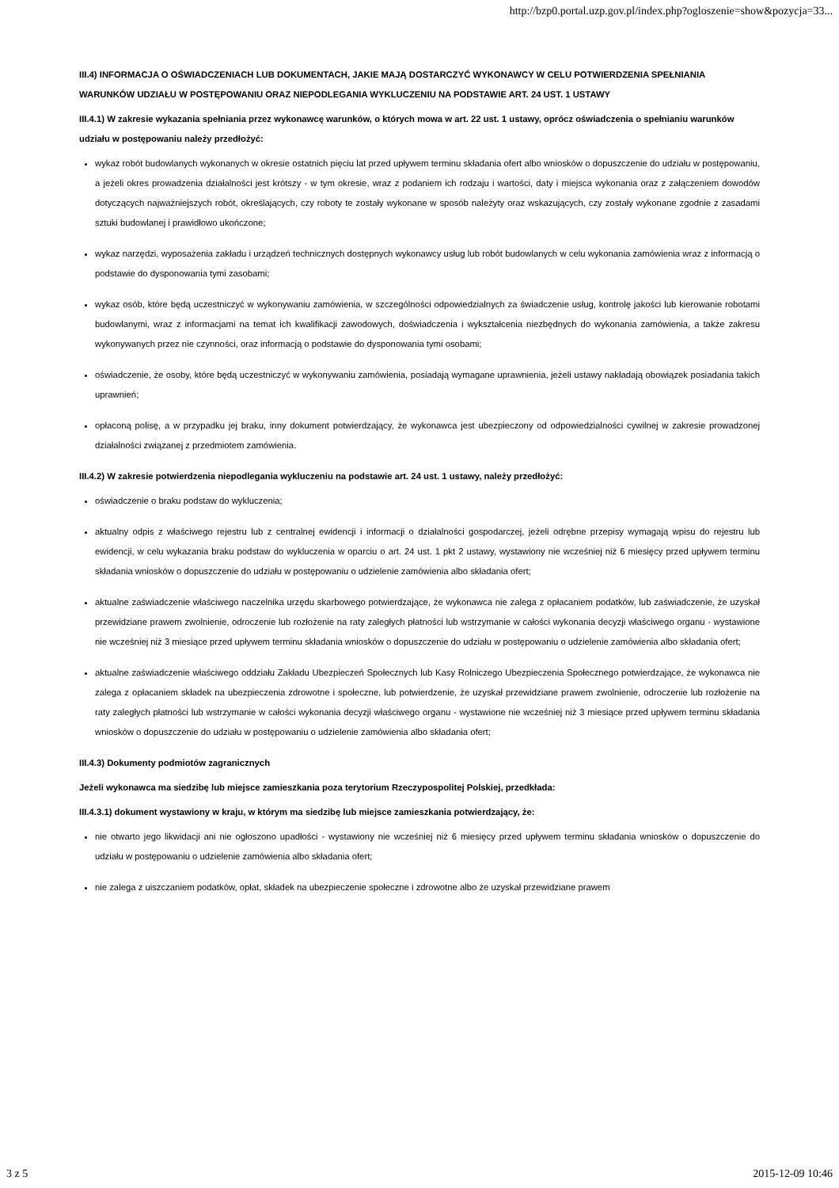http://bzp0.portal.uzp.gov.pl/index.php?ogloszenie=show&pozycja=33...
III.4) INFORMACJA O OŚWIADCZENIACH LUB DOKUMENTACH, JAKIE MAJĄ DOSTARCZYĆ WYKONAWCY W CELU POTWIERDZENIA SPEŁNIANIA WARUNKÓW UDZIAŁU W POSTĘPOWANIU ORAZ NIEPODLEGANIA WYKLUCZENIU NA PODSTAWIE ART. 24 UST. 1 USTAWY
III.4.1) W zakresie wykazania spełniania przez wykonawcę warunków, o których mowa w art. 22 ust. 1 ustawy, oprócz oświadczenia o spełnianiu warunków udziału w postępowaniu należy przedłożyć:
wykaz robót budowlanych wykonanych w okresie ostatnich pięciu lat przed upływem terminu składania ofert albo wniosków o dopuszczenie do udziału w postępowaniu, a jeżeli okres prowadzenia działalności jest krótszy - w tym okresie, wraz z podaniem ich rodzaju i wartości, daty i miejsca wykonania oraz z załączeniem dowodów dotyczących najważniejszych robót, określających, czy roboty te zostały wykonane w sposób należyty oraz wskazujących, czy zostały wykonane zgodnie z zasadami sztuki budowlanej i prawidłowo ukończone;
wykaz narzędzi, wyposażenia zakładu i urządzeń technicznych dostępnych wykonawcy usług lub robót budowlanych w celu wykonania zamówienia wraz z informacją o podstawie do dysponowania tymi zasobami;
wykaz osób, które będą uczestniczyć w wykonywaniu zamówienia, w szczególności odpowiedzialnych za świadczenie usług, kontrolę jakości lub kierowanie robotami budowlanymi, wraz z informacjami na temat ich kwalifikacji zawodowych, doświadczenia i wykształcenia niezbędnych do wykonania zamówienia, a także zakresu wykonywanych przez nie czynności, oraz informacją o podstawie do dysponowania tymi osobami;
oświadczenie, że osoby, które będą uczestniczyć w wykonywaniu zamówienia, posiadają wymagane uprawnienia, jeżeli ustawy nakładają obowiązek posiadania takich uprawnień;
opłaconą polisę, a w przypadku jej braku, inny dokument potwierdzający, że wykonawca jest ubezpieczony od odpowiedzialności cywilnej w zakresie prowadzonej działalności związanej z przedmiotem zamówienia.
III.4.2) W zakresie potwierdzenia niepodlegania wykluczeniu na podstawie art. 24 ust. 1 ustawy, należy przedłożyć:
oświadczenie o braku podstaw do wykluczenia;
aktualny odpis z właściwego rejestru lub z centralnej ewidencji i informacji o działalności gospodarczej, jeżeli odrębne przepisy wymagają wpisu do rejestru lub ewidencji, w celu wykazania braku podstaw do wykluczenia w oparciu o art. 24 ust. 1 pkt 2 ustawy, wystawiony nie wcześniej niż 6 miesięcy przed upływem terminu składania wniosków o dopuszczenie do udziału w postępowaniu o udzielenie zamówienia albo składania ofert;
aktualne zaświadczenie właściwego naczelnika urzędu skarbowego potwierdzające, że wykonawca nie zalega z opłacaniem podatków, lub zaświadczenie, że uzyskał przewidziane prawem zwolnienie, odroczenie lub rozłożenie na raty zaległych płatności lub wstrzymanie w całości wykonania decyzji właściwego organu - wystawione nie wcześniej niż 3 miesiące przed upływem terminu składania wniosków o dopuszczenie do udziału w postępowaniu o udzielenie zamówienia albo składania ofert;
aktualne zaświadczenie właściwego oddziału Zakładu Ubezpieczeń Społecznych lub Kasy Rolniczego Ubezpieczenia Społecznego potwierdzające, że wykonawca nie zalega z opłacaniem składek na ubezpieczenia zdrowotne i społeczne, lub potwierdzenie, że uzyskał przewidziane prawem zwolnienie, odroczenie lub rozłożenie na raty zaległych płatności lub wstrzymanie w całości wykonania decyzji właściwego organu - wystawione nie wcześniej niż 3 miesiące przed upływem terminu składania wniosków o dopuszczenie do udziału w postępowaniu o udzielenie zamówienia albo składania ofert;
III.4.3) Dokumenty podmiotów zagranicznych
Jeżeli wykonawca ma siedzibę lub miejsce zamieszkania poza terytorium Rzeczypospolitej Polskiej, przedkłada:
III.4.3.1) dokument wystawiony w kraju, w którym ma siedzibę lub miejsce zamieszkania potwierdzający, że:
nie otwarto jego likwidacji ani nie ogłoszono upadłości - wystawiony nie wcześniej niż 6 miesięcy przed upływem terminu składania wniosków o dopuszczenie do udziału w postępowaniu o udzielenie zamówienia albo składania ofert;
nie zalega z uiszczaniem podatków, opłat, składek na ubezpieczenie społeczne i zdrowotne albo że uzyskał przewidziane prawem
3 z 5 2015-12-09 10:46